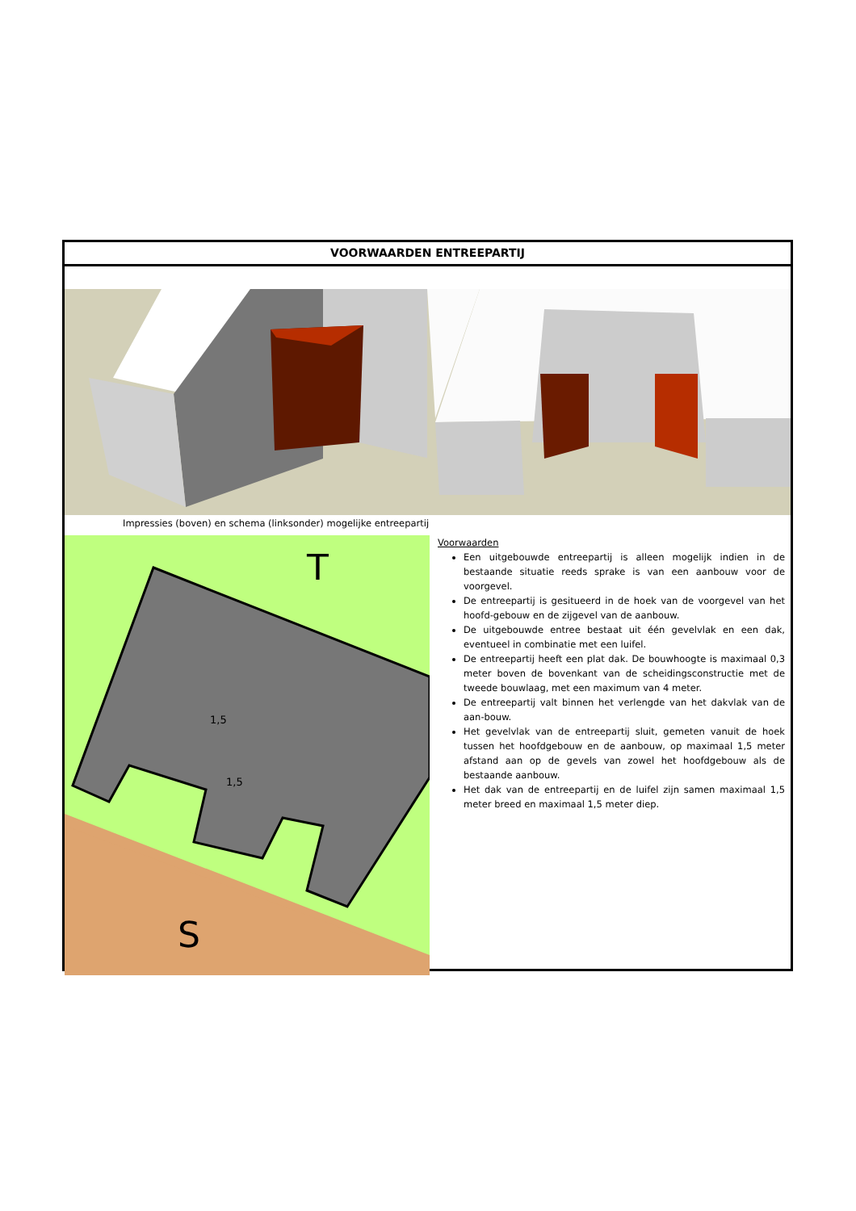VOORWAARDEN ENTREEPARTIJ
Impressies (boven) en schema (linksonder) mogelijke entreepartij
T
S
1,5
1,5
Voorwaarden
Een uitgebouwde entreepartij is alleen mogelijk indien in de bestaande situatie reeds sprake is van een aanbouw voor de voorgevel.
De entreepartij is gesitueerd in de hoek van de voorgevel van het hoofd-gebouw en de zijgevel van de aanbouw.
De uitgebouwde entree bestaat uit één gevelvlak en een dak, eventueel in combinatie met een luifel.
De entreepartij heeft een plat dak. De bouwhoogte is maximaal 0,3 meter boven de bovenkant van de scheidingsconstructie met de tweede bouwlaag, met een maximum van 4 meter.
De entreepartij valt binnen het verlengde van het dakvlak van de aan-bouw.
Het gevelvlak van de entreepartij sluit, gemeten vanuit de hoek tussen het hoofdgebouw en de aanbouw, op maximaal 1,5 meter afstand aan op de gevels van zowel het hoofdgebouw als de bestaande aanbouw.
Het dak van de entreepartij en de luifel zijn samen maximaal 1,5 meter breed en maximaal 1,5 meter diep.